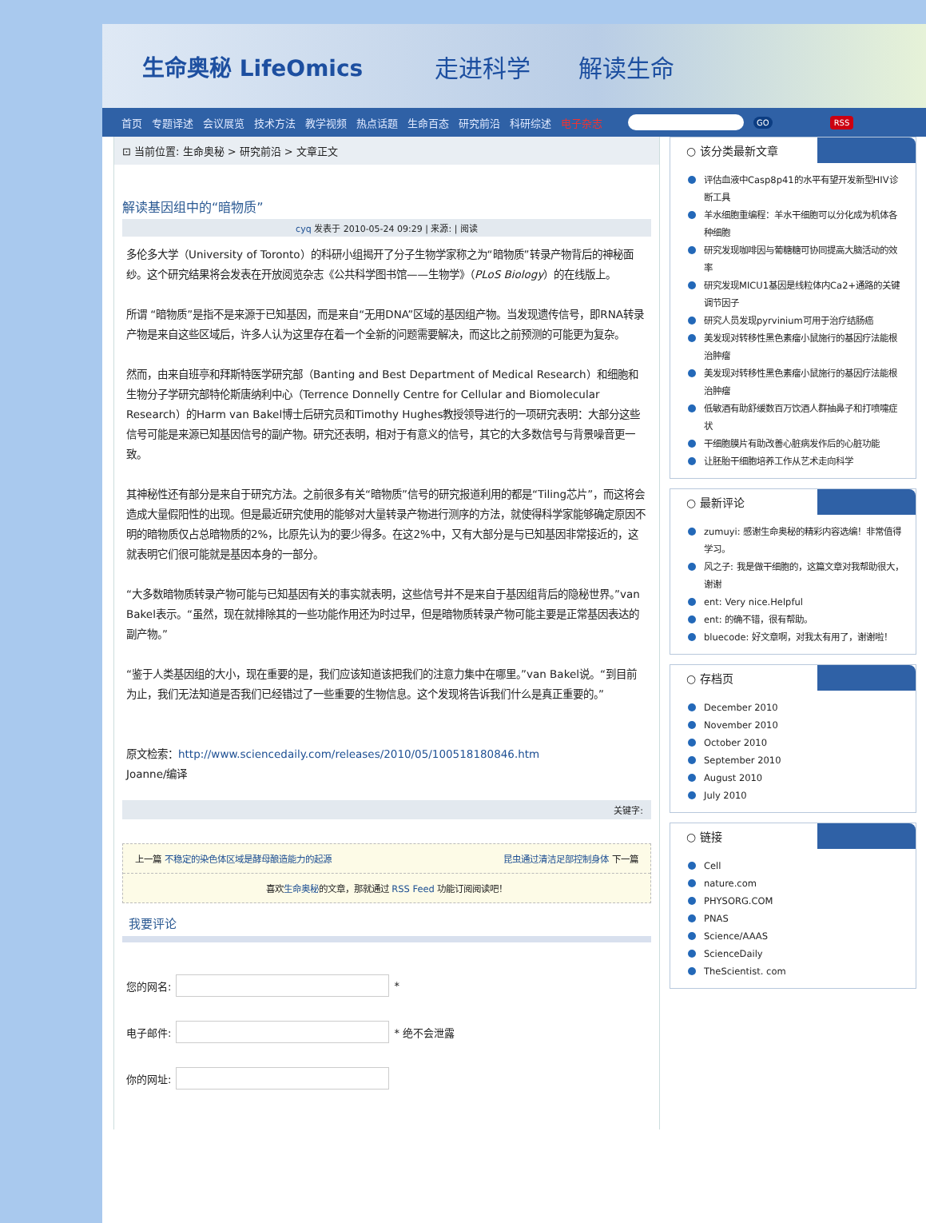生命奥秘 LifeOmics 走进科学　　解读生命
首页 专题译述 会议展览 技术方法 教学视频 热点话题 生命百态 研究前沿 科研综述 电子杂志 GO RSS
⊡ 当前位置: 生命奥秘 > 研究前沿 > 文章正文
解读基因组中的“暗物质”
cyq 发表于 2010-05-24 09:29 | 来源: | 阅读
多伦多大学（University of Toronto）的科研小组揭开了分子生物学家称之为“暗物质”转录产物背后的神秘面纱。这个研究结果将会发表在开放阅览杂志《公共科学图书馆——生物学》（PLoS Biology）的在线版上。
所谓 “暗物质”是指不是来源于已知基因，而是来自“无用DNA”区域的基因组产物。当发现遗传信号，即RNA转录产物是来自这些区域后，许多人认为这里存在着一个全新的问题需要解决，而这比之前预测的可能更为复杂。
然而，由来自班亭和拜斯特医学研究部（Banting and Best Department of Medical Research）和细胞和生物分子学研究部特伦斯唐纳利中心（Terrence Donnelly Centre for Cellular and Biomolecular Research）的Harm van Bakel博士后研究员和Timothy Hughes教授领导进行的一项研究表明：大部分这些信号可能是来源已知基因信号的副产物。研究还表明，相对于有意义的信号，其它的大多数信号与背景噪音更一致。
其神秘性还有部分是来自于研究方法。之前很多有关“暗物质”信号的研究报道利用的都是“Tiling芯片”，而这将会造成大量假阳性的出现。但是最近研究使用的能够对大量转录产物进行测序的方法，就使得科学家能够确定原因不明的暗物质仅占总暗物质的2%，比原先认为的要少得多。在这2%中，又有大部分是与已知基因非常接近的，这就表明它们很可能就是基因本身的一部分。
“大多数暗物质转录产物可能与已知基因有关的事实就表明，这些信号并不是来自于基因组背后的隐秘世界。”van Bakel表示。“虽然，现在就排除其的一些功能作用还为时过早，但是暗物质转录产物可能主要是正常基因表达的副产物。”
“鉴于人类基因组的大小，现在重要的是，我们应该知道该把我们的注意力集中在哪里。”van Bakel说。“到目前为止，我们无法知道是否我们已经错过了一些重要的生物信息。这个发现将告诉我们什么是真正重要的。”
原文检索：http://www.sciencedaily.com/releases/2010/05/100518180846.htm
Joanne/编译
关键字:
上一篇 不稳定的染色体区域是酵母酿造能力的起源 昆虫通过清洁足部控制身体 下一篇
喜欢生命奥秘的文章，那就通过 RSS Feed 功能订阅阅读吧！
我要评论
您的网名: *
电子邮件: * 绝不会泄露
你的网址:
○ 该分类最新文章
评估血液中Casp8p41的水平有望开发新型HIV诊断工具
羊水细胞重编程：羊水干细胞可以分化成为机体各种细胞
研究发现咖啡因与葡糖糖可协同提高大脑活动的效率
研究发现MICU1基因是线粒体内Ca2+通路的关键调节因子
研究人员发现pyrvinium可用于治疗结肠癌
美发现对转移性黑色素瘤小鼠施行的基因疗法能根治肿瘤
美发现对转移性黑色素瘤小鼠施行的基因疗法能根治肿瘤
低敏酒有助舒缓数百万饮酒人群抽鼻子和打喷嚏症状
干细胞膜片有助改善心脏病发作后的心脏功能
让胚胎干细胞培养工作从艺术走向科学
○ 最新评论
zumuyi: 感谢生命奥秘的精彩内容选编！非常值得学习。
风之子: 我是做干细胞的，这篇文章对我帮助很大，谢谢
ent: Very nice.Helpful
ent: 的确不错，很有帮助。
bluecode: 好文章啊，对我太有用了，谢谢啦！
○ 存档页
December 2010
November 2010
October 2010
September 2010
August 2010
July 2010
○ 链接
Cell
nature.com
PHYSORG.COM
PNAS
Science/AAAS
ScienceDaily
TheScientist. com